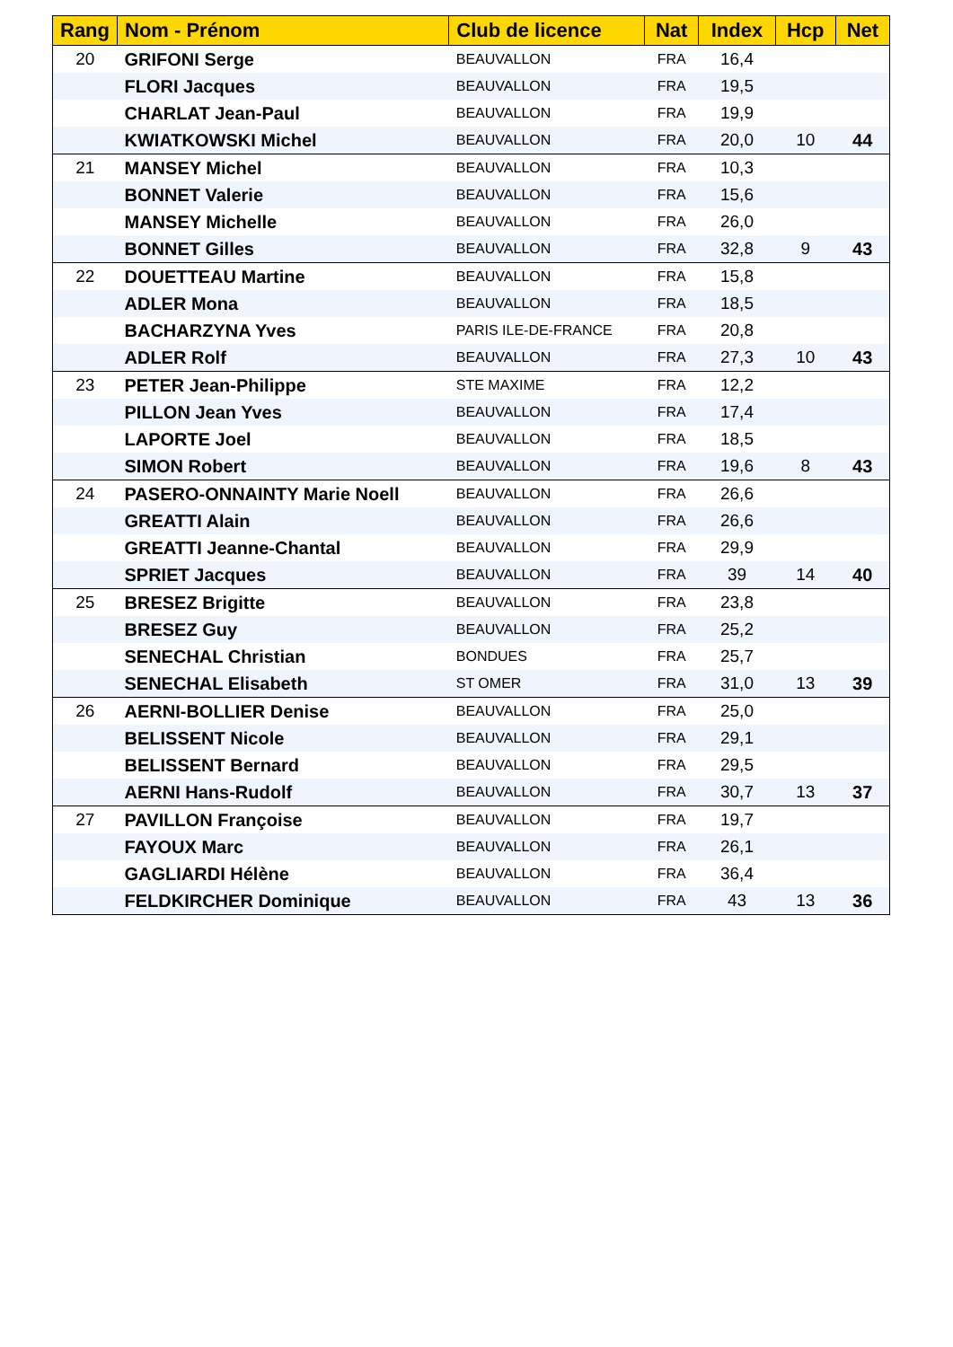| Rang | Nom - Prénom | Club de licence | Nat | Index | Hcp | Net |
| --- | --- | --- | --- | --- | --- | --- |
| 20 | GRIFONI Serge | BEAUVALLON | FRA | 16,4 | | |
| | FLORI Jacques | BEAUVALLON | FRA | 19,5 | | |
| | CHARLAT Jean-Paul | BEAUVALLON | FRA | 19,9 | | |
| | KWIATKOWSKI Michel | BEAUVALLON | FRA | 20,0 | 10 | 44 |
| 21 | MANSEY Michel | BEAUVALLON | FRA | 10,3 | | |
| | BONNET Valerie | BEAUVALLON | FRA | 15,6 | | |
| | MANSEY Michelle | BEAUVALLON | FRA | 26,0 | | |
| | BONNET Gilles | BEAUVALLON | FRA | 32,8 | 9 | 43 |
| 22 | DOUETTEAU Martine | BEAUVALLON | FRA | 15,8 | | |
| | ADLER Mona | BEAUVALLON | FRA | 18,5 | | |
| | BACHARZYNA Yves | PARIS ILE-DE-FRANCE | FRA | 20,8 | | |
| | ADLER Rolf | BEAUVALLON | FRA | 27,3 | 10 | 43 |
| 23 | PETER Jean-Philippe | STE MAXIME | FRA | 12,2 | | |
| | PILLON Jean Yves | BEAUVALLON | FRA | 17,4 | | |
| | LAPORTE Joel | BEAUVALLON | FRA | 18,5 | | |
| | SIMON Robert | BEAUVALLON | FRA | 19,6 | 8 | 43 |
| 24 | PASERO-ONNAINTY Marie Noell | BEAUVALLON | FRA | 26,6 | | |
| | GREATTI Alain | BEAUVALLON | FRA | 26,6 | | |
| | GREATTI Jeanne-Chantal | BEAUVALLON | FRA | 29,9 | | |
| | SPRIET Jacques | BEAUVALLON | FRA | 39 | 14 | 40 |
| 25 | BRESEZ Brigitte | BEAUVALLON | FRA | 23,8 | | |
| | BRESEZ Guy | BEAUVALLON | FRA | 25,2 | | |
| | SENECHAL Christian | BONDUES | FRA | 25,7 | | |
| | SENECHAL Elisabeth | ST OMER | FRA | 31,0 | 13 | 39 |
| 26 | AERNI-BOLLIER Denise | BEAUVALLON | FRA | 25,0 | | |
| | BELISSENT Nicole | BEAUVALLON | FRA | 29,1 | | |
| | BELISSENT Bernard | BEAUVALLON | FRA | 29,5 | | |
| | AERNI Hans-Rudolf | BEAUVALLON | FRA | 30,7 | 13 | 37 |
| 27 | PAVILLON Françoise | BEAUVALLON | FRA | 19,7 | | |
| | FAYOUX Marc | BEAUVALLON | FRA | 26,1 | | |
| | GAGLIARDI Hélène | BEAUVALLON | FRA | 36,4 | | |
| | FELDKIRCHER Dominique | BEAUVALLON | FRA | 43 | 13 | 36 |